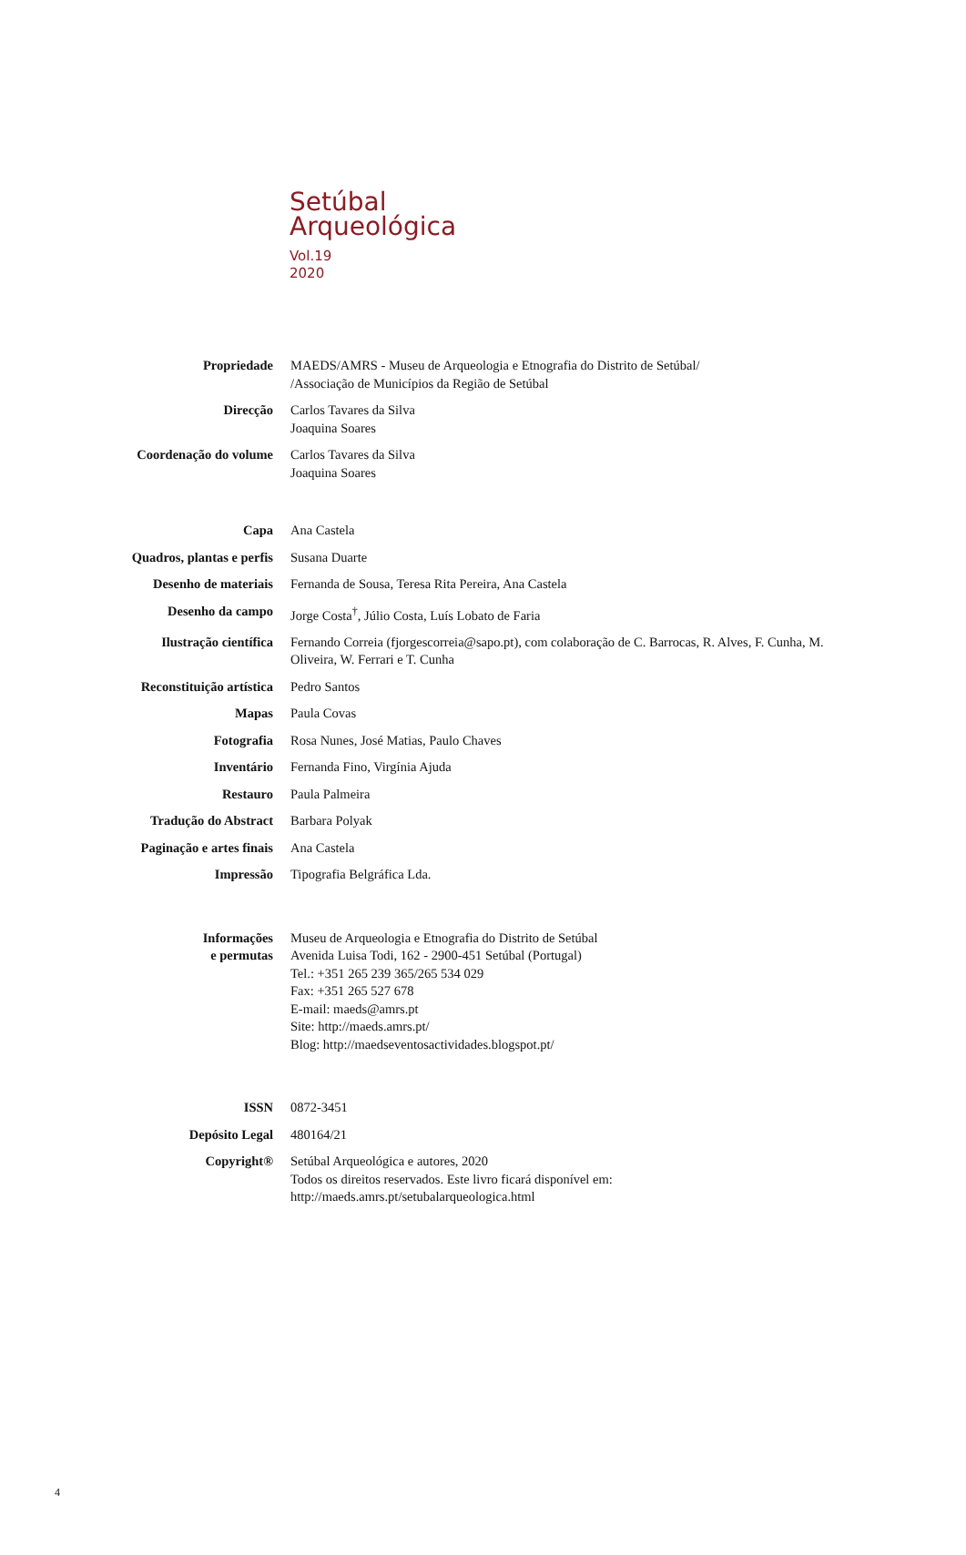Setúbal
Arqueológica
Vol.19
2020
Propriedade
MAEDS/AMRS - Museu de Arqueologia e Etnografia do Distrito de Setúbal/
/Associação de Municípios da Região de Setúbal
Direcção
Carlos Tavares da Silva
Joaquina Soares
Coordenação do volume
Carlos Tavares da Silva
Joaquina Soares
Capa
Ana Castela
Quadros, plantas e perfis
Susana Duarte
Desenho de materiais
Fernanda de Sousa, Teresa Rita Pereira, Ana Castela
Desenho da campo
Jorge Costa<sup>†</sup>, Júlio Costa, Luís Lobato de Faria
Ilustração científica
Fernando Correia (fjorgescorreia@sapo.pt), com colaboração de C. Barrocas, R. Alves, F. Cunha, M. Oliveira, W. Ferrari e T. Cunha
Reconstituição artística
Pedro Santos
Mapas
Paula Covas
Fotografia
Rosa Nunes, José Matias, Paulo Chaves
Inventário
Fernanda Fino, Virgínia Ajuda
Restauro
Paula Palmeira
Tradução do Abstract
Barbara Polyak
Paginação e artes finais
Ana Castela
Impressão
Tipografia Belgráfica Lda.
Informações
e permutas
Museu de Arqueologia e Etnografia do Distrito de Setúbal
Avenida Luisa Todi, 162 - 2900-451 Setúbal (Portugal)
Tel.: +351 265 239 365/265 534 029
Fax: +351 265 527 678
E-mail: maeds@amrs.pt
Site: http://maeds.amrs.pt/
Blog: http://maedseventosactividades.blogspot.pt/
ISSN
0872-3451
Depósito Legal
480164/21
Copyright®
Setúbal Arqueológica e autores, 2020
Todos os direitos reservados. Este livro ficará disponível em:
http://maeds.amrs.pt/setubalarqueologica.html
4